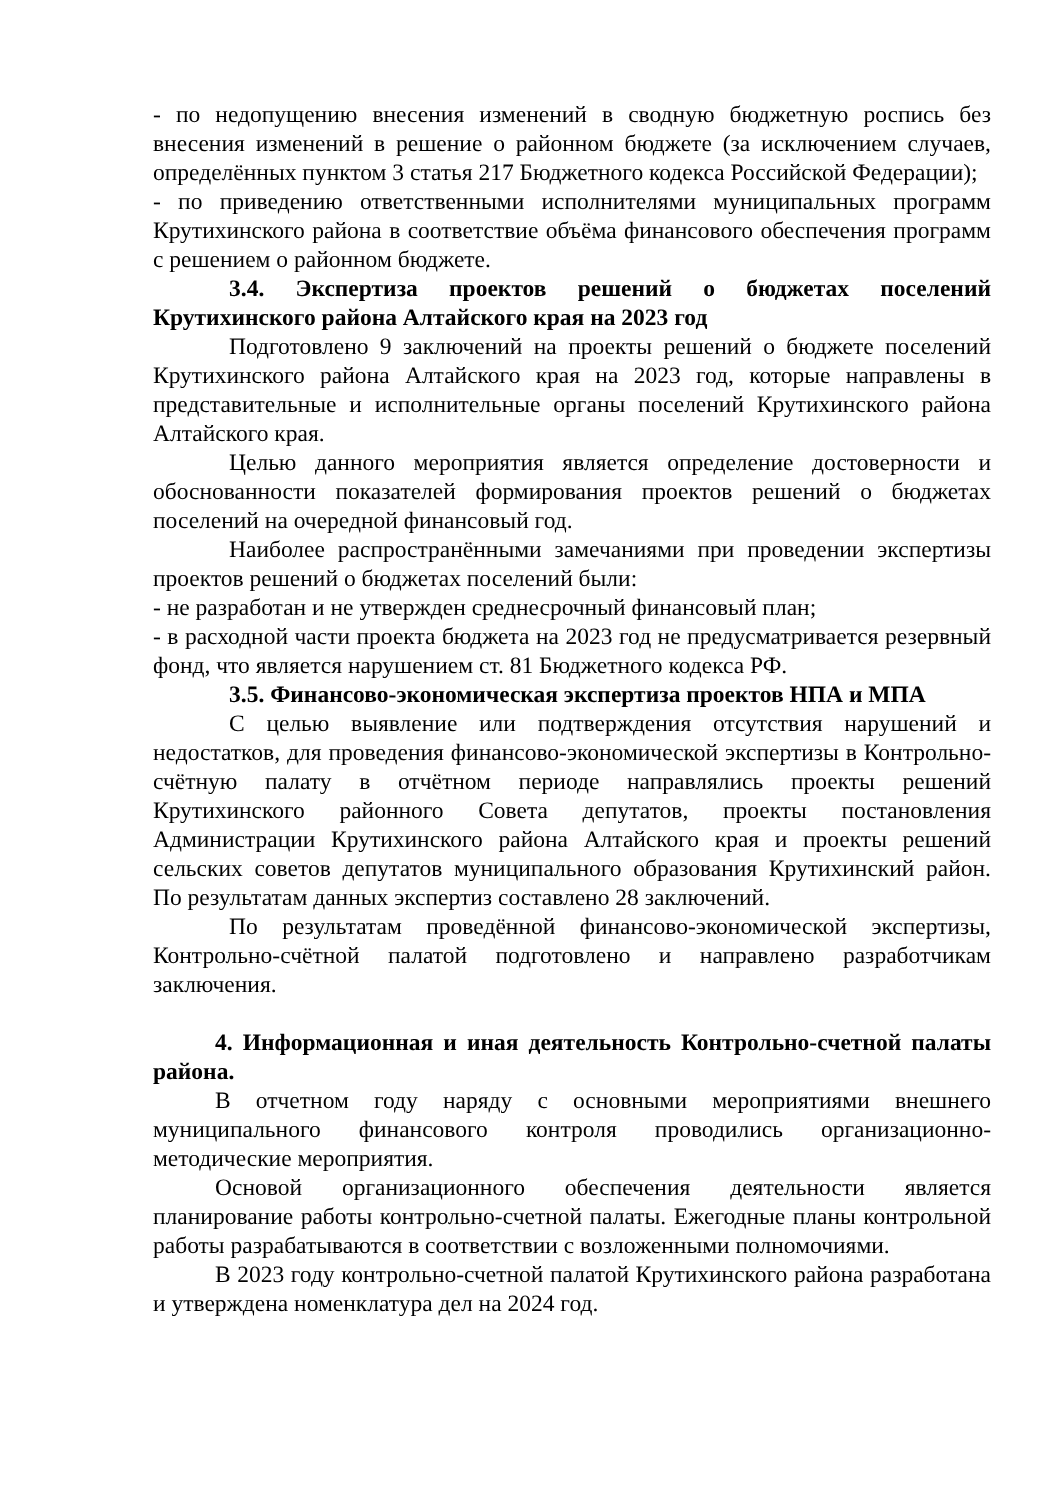- по недопущению внесения изменений в сводную бюджетную роспись без внесения изменений в решение о районном бюджете (за исключением случаев, определённых пунктом 3 статья 217 Бюджетного кодекса Российской Федерации);
- по приведению ответственными исполнителями муниципальных программ Крутихинского района в соответствие объёма финансового обеспечения программ с решением о районном бюджете.
3.4. Экспертиза проектов решений о бюджетах поселений Крутихинского района Алтайского края на 2023 год
Подготовлено 9 заключений на проекты решений о бюджете поселений Крутихинского района Алтайского края на 2023 год, которые направлены в представительные и исполнительные органы поселений Крутихинского района Алтайского края.
Целью данного мероприятия является определение достоверности и обоснованности показателей формирования проектов решений о бюджетах поселений на очередной финансовый год.
Наиболее распространёнными замечаниями при проведении экспертизы проектов решений о бюджетах поселений были:
- не разработан и не утвержден среднесрочный финансовый план;
- в расходной части проекта бюджета на 2023 год не предусматривается резервный фонд, что является нарушением ст. 81 Бюджетного кодекса РФ.
3.5. Финансово-экономическая экспертиза проектов НПА и МПА
С целью выявление или подтверждения отсутствия нарушений и недостатков, для проведения финансово-экономической экспертизы в Контрольно-счётную палату в отчётном периоде направлялись проекты решений Крутихинского районного Совета депутатов, проекты постановления Администрации Крутихинского района Алтайского края и проекты решений сельских советов депутатов муниципального образования Крутихинский район. По результатам данных экспертиз составлено 28 заключений.
По результатам проведённой финансово-экономической экспертизы, Контрольно-счётной палатой подготовлено и направлено разработчикам заключения.
4. Информационная и иная деятельность Контрольно-счетной палаты района.
В отчетном году наряду с основными мероприятиями внешнего муниципального финансового контроля проводились организационно-методические мероприятия.
Основой организационного обеспечения деятельности является планирование работы контрольно-счетной палаты. Ежегодные планы контрольной работы разрабатываются в соответствии с возложенными полномочиями.
В 2023 году контрольно-счетной палатой Крутихинского района разработана и утверждена номенклатура дел на 2024 год.